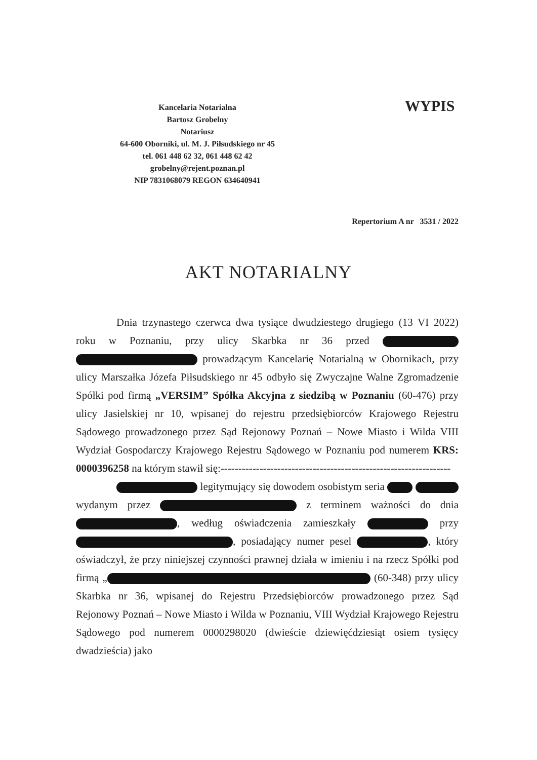Kancelaria Notarialna
Bartosz Grobelny
Notariusz
64-600 Oborniki, ul. M. J. Piłsudskiego nr 45
tel. 061 448 62 32, 061 448 62 42
grobelny@rejent.poznan.pl
NIP 7831068079 REGON 634640941
WYPIS
Repertorium A nr 3531 / 2022
AKT NOTARIALNY
Dnia trzynastego czerwca dwa tysiące dwudziestego drugiego (13 VI 2022) roku w Poznaniu, przy ulicy Skarbka nr 36 przed prowadzącym Kancelarię Notarialną w Obornikach, przy ulicy Marszałka Józefa Piłsudskiego nr 45 odbyło się Zwyczajne Walne Zgromadzenie Spółki pod firmą „VERSIM” Spółka Akcyjna z siedzibą w Poznaniu (60-476) przy ulicy Jasielskiej nr 10, wpisanej do rejestru przedsiębiorców Krajowego Rejestru Sądowego prowadzonego przez Sąd Rejonowy Poznań – Nowe Miasto i Wilda VIII Wydział Gospodarczy Krajowego Rejestru Sądowego w Poznaniu pod numerem KRS: 0000396258 na którym stawił się:-----------------------------------------------------------------
legitymujący się dowodem osobistym seria wydanym przez z terminem ważności do dnia , według oświadczenia zamieszkały przy , posiadający numer pesel , który oświadczył, że przy niniejszej czynności prawnej działa w imieniu i na rzecz Spółki pod firmą „ (60-348) przy ulicy Skarbka nr 36, wpisanej do Rejestru Przedsiębiorców prowadzonego przez Sąd Rejonowy Poznań – Nowe Miasto i Wilda w Poznaniu, VIII Wydział Krajowego Rejestru Sądowego pod numerem 0000298020 (dwieście dziewięćdziesiąt osiem tysięcy dwadzieścia) jako